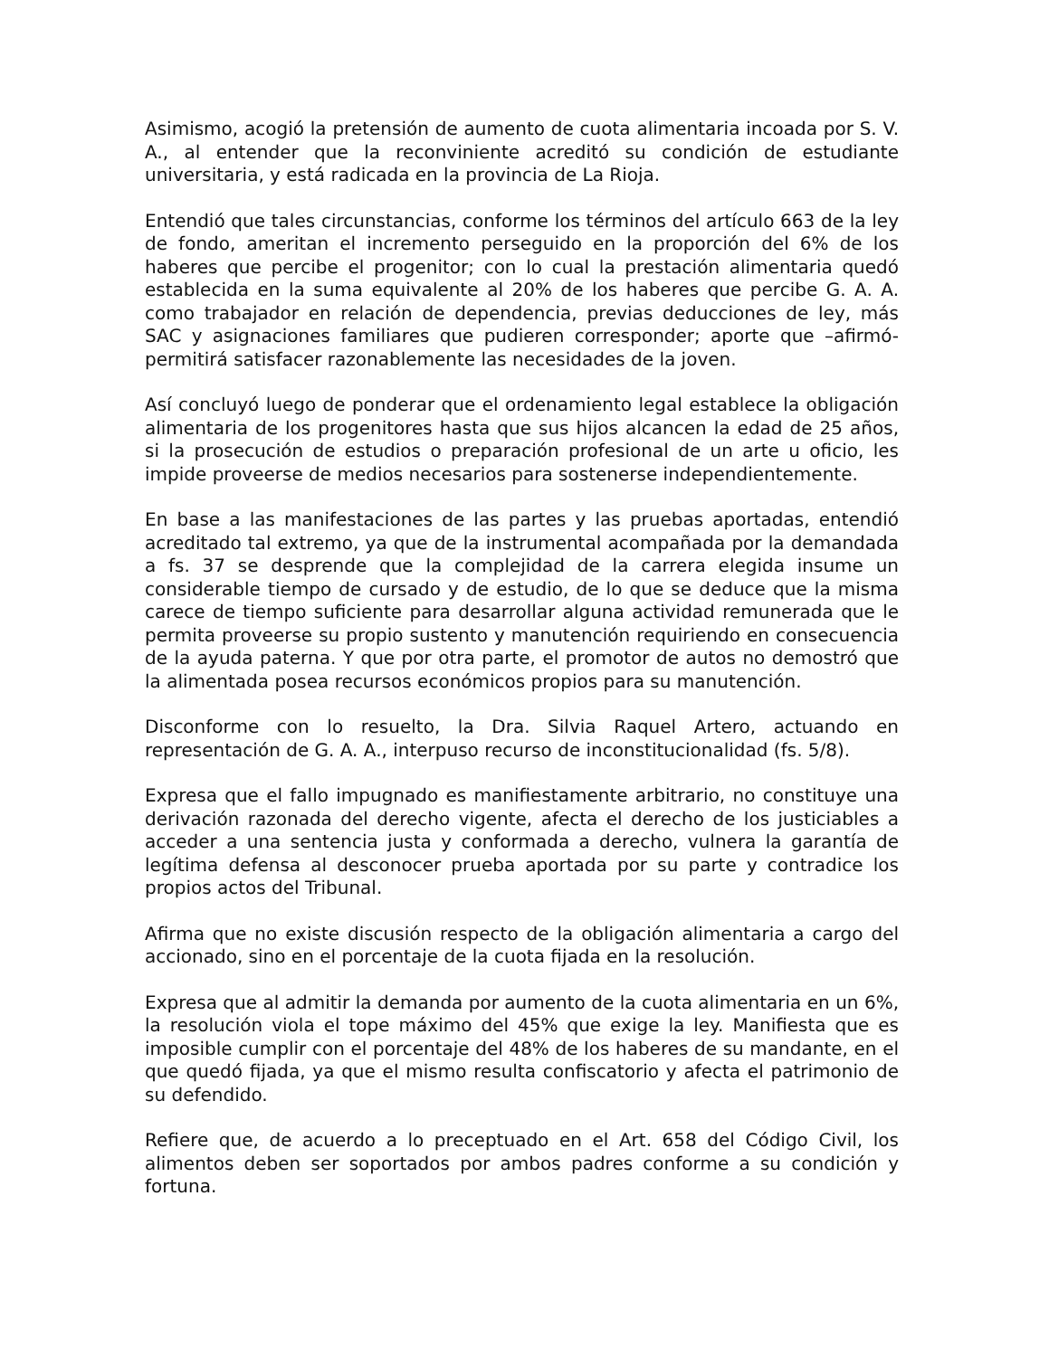Asimismo, acogió la pretensión de aumento de cuota alimentaria incoada por S. V. A., al entender que la reconviniente acreditó su condición de estudiante universitaria, y está radicada en la provincia de La Rioja.
Entendió que tales circunstancias, conforme los términos del artículo 663 de la ley de fondo, ameritan el incremento perseguido en la proporción del 6% de los haberes que percibe el progenitor; con lo cual la prestación alimentaria quedó establecida en la suma equivalente al 20% de los haberes que percibe G. A. A. como trabajador en relación de dependencia, previas deducciones de ley, más SAC y asignaciones familiares que pudieren corresponder; aporte que –afirmó- permitirá satisfacer razonablemente las necesidades de la joven.
Así concluyó luego de ponderar que el ordenamiento legal establece la obligación alimentaria de los progenitores hasta que sus hijos alcancen la edad de 25 años, si la prosecución de estudios o preparación profesional de un arte u oficio, les impide proveerse de medios necesarios para sostenerse independientemente.
En base a las manifestaciones de las partes y las pruebas aportadas, entendió acreditado tal extremo, ya que de la instrumental acompañada por la demandada a fs. 37 se desprende que la complejidad de la carrera elegida insume un considerable tiempo de cursado y de estudio, de lo que se deduce que la misma carece de tiempo suficiente para desarrollar alguna actividad remunerada que le permita proveerse su propio sustento y manutención requiriendo en consecuencia de la ayuda paterna. Y que por otra parte, el promotor de autos no demostró que la alimentada posea recursos económicos propios para su manutención.
Disconforme con lo resuelto, la Dra. Silvia Raquel Artero, actuando en representación de G. A. A., interpuso recurso de inconstitucionalidad (fs. 5/8).
Expresa que el fallo impugnado es manifiestamente arbitrario, no constituye una derivación razonada del derecho vigente, afecta el derecho de los justiciables a acceder a una sentencia justa y conformada a derecho, vulnera la garantía de legítima defensa al desconocer prueba aportada por su parte y contradice los propios actos del Tribunal.
Afirma que no existe discusión respecto de la obligación alimentaria a cargo del accionado, sino en el porcentaje de la cuota fijada en la resolución.
Expresa que al admitir la demanda por aumento de la cuota alimentaria en un 6%, la resolución viola el tope máximo del 45% que exige la ley. Manifiesta que es imposible cumplir con el porcentaje del 48% de los haberes de su mandante, en el que quedó fijada, ya que el mismo resulta confiscatorio y afecta el patrimonio de su defendido.
Refiere que, de acuerdo a lo preceptuado en el Art. 658 del Código Civil, los alimentos deben ser soportados por ambos padres conforme a su condición y fortuna.